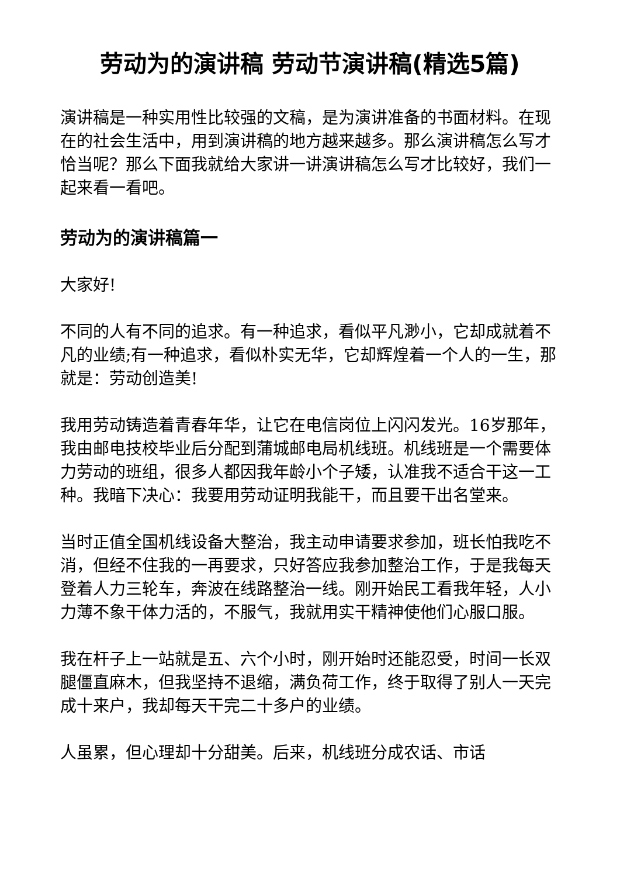劳动为的演讲稿 劳动节演讲稿(精选5篇)
演讲稿是一种实用性比较强的文稿，是为演讲准备的书面材料。在现在的社会生活中，用到演讲稿的地方越来越多。那么演讲稿怎么写才恰当呢？那么下面我就给大家讲一讲演讲稿怎么写才比较好，我们一起来看一看吧。
劳动为的演讲稿篇一
大家好!
不同的人有不同的追求。有一种追求，看似平凡渺小，它却成就着不凡的业绩;有一种追求，看似朴实无华，它却辉煌着一个人的一生，那就是：劳动创造美!
我用劳动铸造着青春年华，让它在电信岗位上闪闪发光。16岁那年，我由邮电技校毕业后分配到蒲城邮电局机线班。机线班是一个需要体力劳动的班组，很多人都因我年龄小个子矮，认准我不适合干这一工种。我暗下决心：我要用劳动证明我能干，而且要干出名堂来。
当时正值全国机线设备大整治，我主动申请要求参加，班长怕我吃不消，但经不住我的一再要求，只好答应我参加整治工作，于是我每天登着人力三轮车，奔波在线路整治一线。刚开始民工看我年轻，人小力薄不象干体力活的，不服气，我就用实干精神使他们心服口服。
我在杆子上一站就是五、六个小时，刚开始时还能忍受，时间一长双腿僵直麻木，但我坚持不退缩，满负荷工作，终于取得了别人一天完成十来户，我却每天干完二十多户的业绩。
人虽累，但心理却十分甜美。后来，机线班分成农话、市话